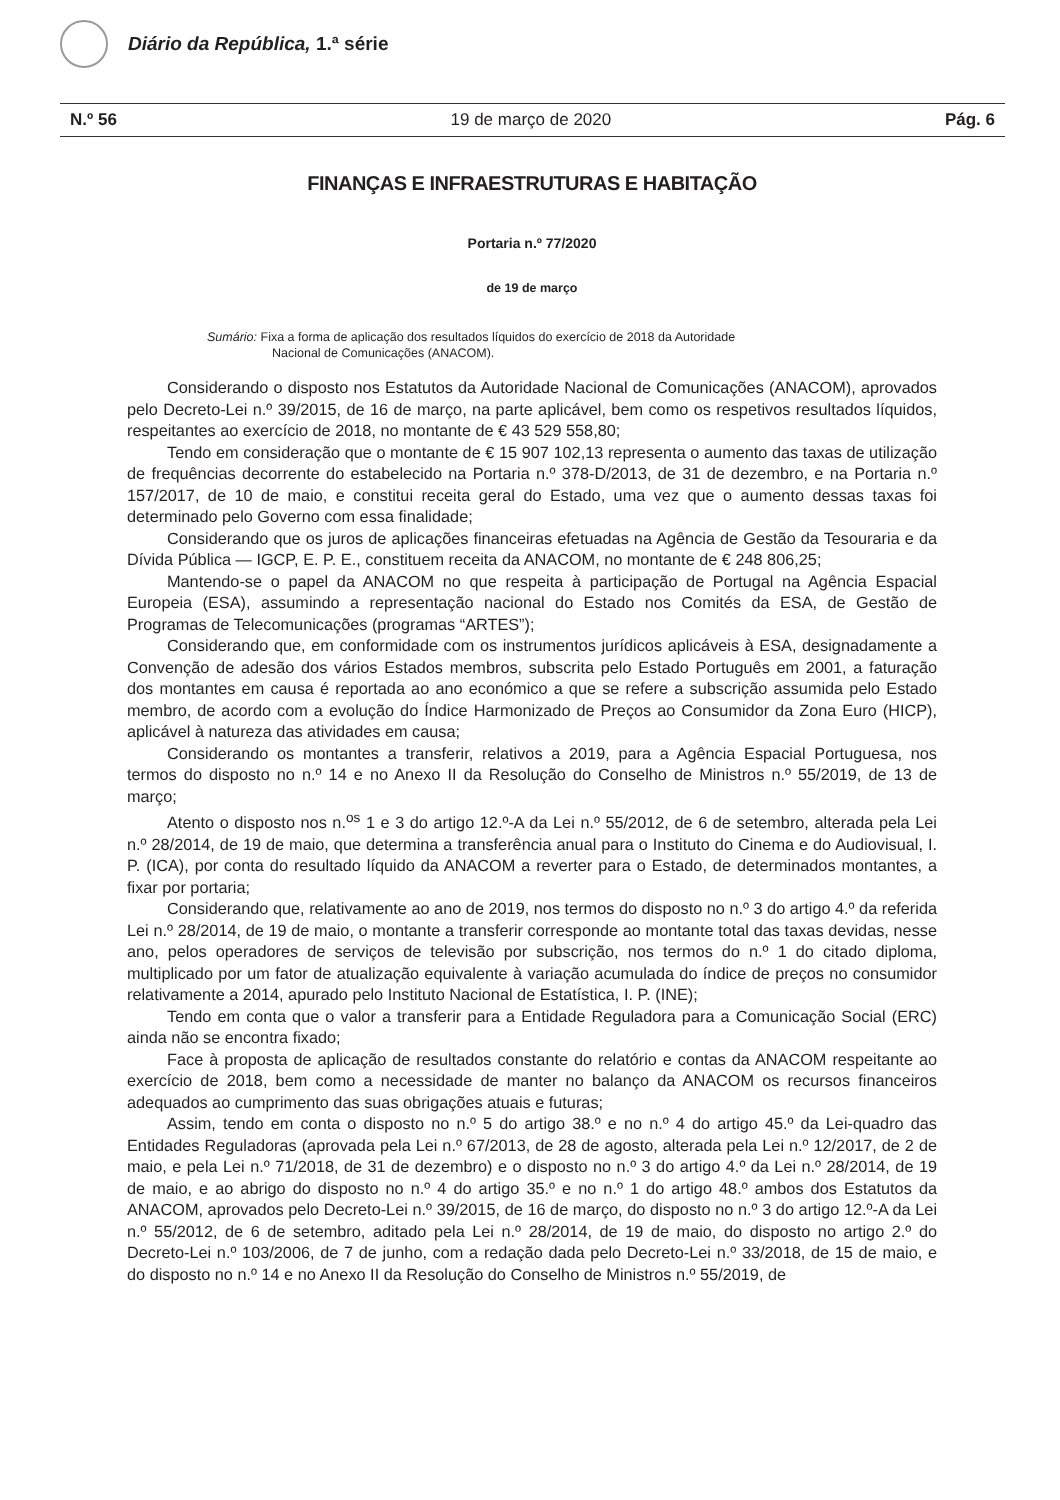Diário da República, 1.ª série
N.º 56 19 de março de 2020 Pág. 6
FINANÇAS E INFRAESTRUTURAS E HABITAÇÃO
Portaria n.º 77/2020
de 19 de março
Sumário: Fixa a forma de aplicação dos resultados líquidos do exercício de 2018 da Autoridade
Nacional de Comunicações (ANACOM).
Considerando o disposto nos Estatutos da Autoridade Nacional de Comunicações (ANACOM), aprovados pelo Decreto-Lei n.º 39/2015, de 16 de março, na parte aplicável, bem como os respetivos resultados líquidos, respeitantes ao exercício de 2018, no montante de € 43 529 558,80;
Tendo em consideração que o montante de € 15 907 102,13 representa o aumento das taxas de utilização de frequências decorrente do estabelecido na Portaria n.º 378-D/2013, de 31 de dezembro, e na Portaria n.º 157/2017, de 10 de maio, e constitui receita geral do Estado, uma vez que o aumento dessas taxas foi determinado pelo Governo com essa finalidade;
Considerando que os juros de aplicações financeiras efetuadas na Agência de Gestão da Tesouraria e da Dívida Pública — IGCP, E. P. E., constituem receita da ANACOM, no montante de € 248 806,25;
Mantendo-se o papel da ANACOM no que respeita à participação de Portugal na Agência Espacial Europeia (ESA), assumindo a representação nacional do Estado nos Comités da ESA, de Gestão de Programas de Telecomunicações (programas “ARTES”);
Considerando que, em conformidade com os instrumentos jurídicos aplicáveis à ESA, designadamente a Convenção de adesão dos vários Estados membros, subscrita pelo Estado Português em 2001, a faturação dos montantes em causa é reportada ao ano económico a que se refere a subscrição assumida pelo Estado membro, de acordo com a evolução do Índice Harmonizado de Preços ao Consumidor da Zona Euro (HICP), aplicável à natureza das atividades em causa;
Considerando os montantes a transferir, relativos a 2019, para a Agência Espacial Portuguesa, nos termos do disposto no n.º 14 e no Anexo II da Resolução do Conselho de Ministros n.º 55/2019, de 13 de março;
Atento o disposto nos n.<sup>os</sup> 1 e 3 do artigo 12.º-A da Lei n.º 55/2012, de 6 de setembro, alterada pela Lei n.º 28/2014, de 19 de maio, que determina a transferência anual para o Instituto do Cinema e do Audiovisual, I. P. (ICA), por conta do resultado líquido da ANACOM a reverter para o Estado, de determinados montantes, a fixar por portaria;
Considerando que, relativamente ao ano de 2019, nos termos do disposto no n.º 3 do artigo 4.º da referida Lei n.º 28/2014, de 19 de maio, o montante a transferir corresponde ao montante total das taxas devidas, nesse ano, pelos operadores de serviços de televisão por subscrição, nos termos do n.º 1 do citado diploma, multiplicado por um fator de atualização equivalente à variação acumulada do índice de preços no consumidor relativamente a 2014, apurado pelo Instituto Nacional de Estatística, I. P. (INE);
Tendo em conta que o valor a transferir para a Entidade Reguladora para a Comunicação Social (ERC) ainda não se encontra fixado;
Face à proposta de aplicação de resultados constante do relatório e contas da ANACOM respeitante ao exercício de 2018, bem como a necessidade de manter no balanço da ANACOM os recursos financeiros adequados ao cumprimento das suas obrigações atuais e futuras;
Assim, tendo em conta o disposto no n.º 5 do artigo 38.º e no n.º 4 do artigo 45.º da Lei-quadro das Entidades Reguladoras (aprovada pela Lei n.º 67/2013, de 28 de agosto, alterada pela Lei n.º 12/2017, de 2 de maio, e pela Lei n.º 71/2018, de 31 de dezembro) e o disposto no n.º 3 do artigo 4.º da Lei n.º 28/2014, de 19 de maio, e ao abrigo do disposto no n.º 4 do artigo 35.º e no n.º 1 do artigo 48.º ambos dos Estatutos da ANACOM, aprovados pelo Decreto-Lei n.º 39/2015, de 16 de março, do disposto no n.º 3 do artigo 12.º-A da Lei n.º 55/2012, de 6 de setembro, aditado pela Lei n.º 28/2014, de 19 de maio, do disposto no artigo 2.º do Decreto-Lei n.º 103/2006, de 7 de junho, com a redação dada pelo Decreto-Lei n.º 33/2018, de 15 de maio, e do disposto no n.º 14 e no Anexo II da Resolução do Conselho de Ministros n.º 55/2019, de